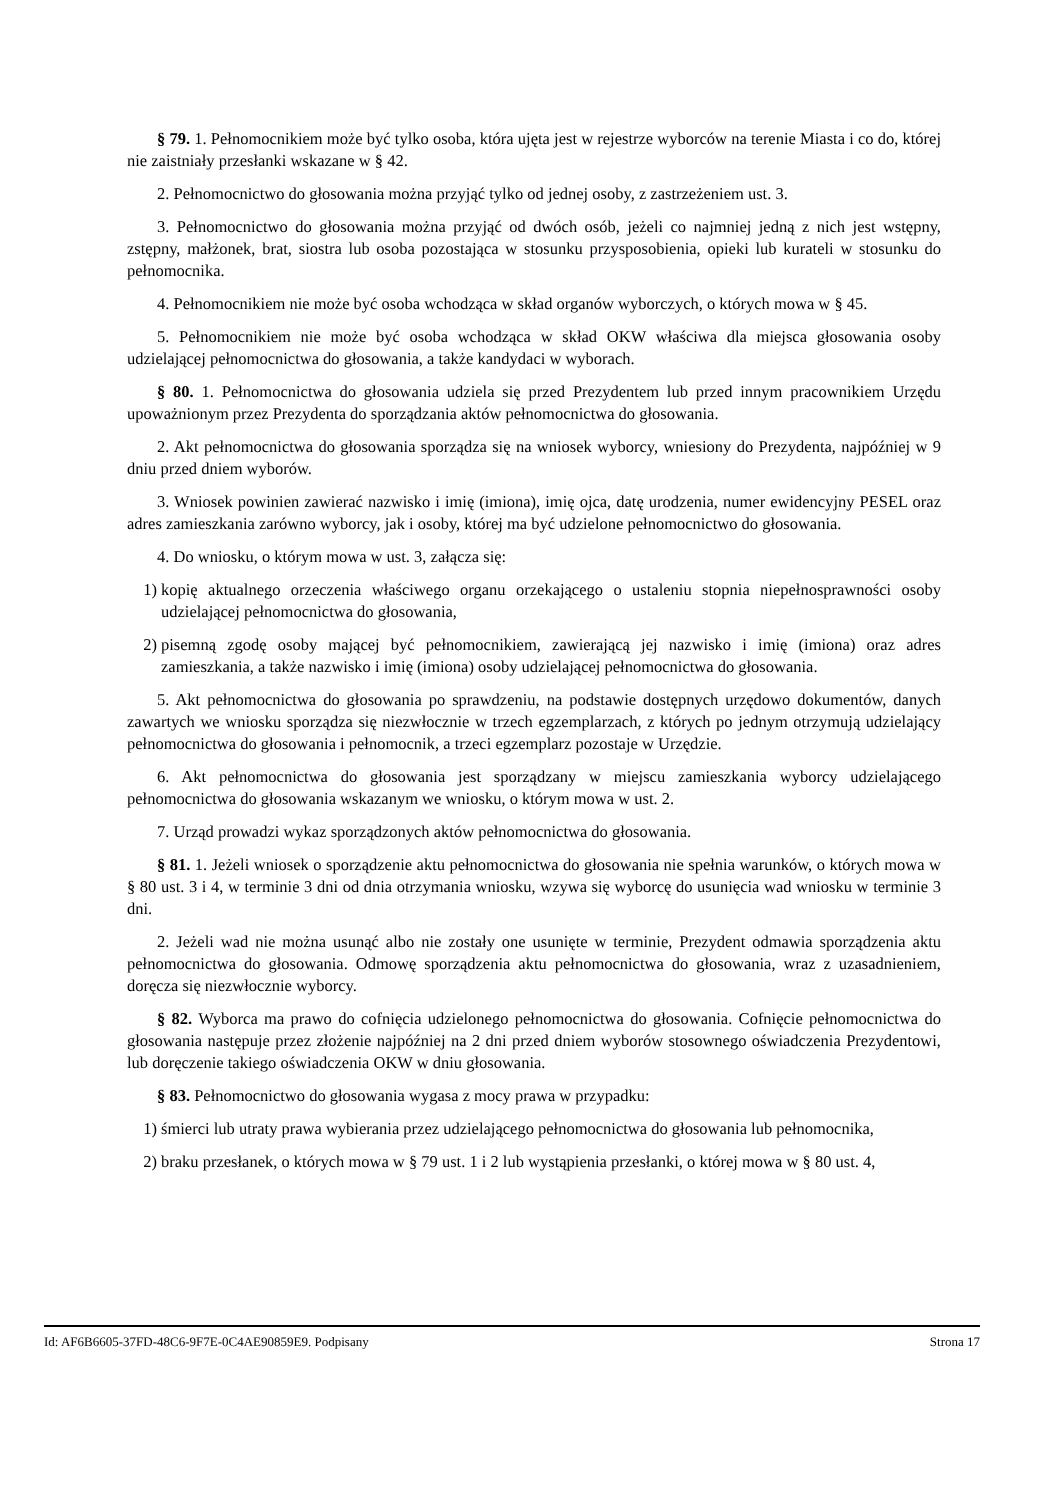§ 79. 1. Pełnomocnikiem może być tylko osoba, która ujęta jest w rejestrze wyborców na terenie Miasta i co do, której nie zaistniały przesłanki wskazane w § 42.
2. Pełnomocnictwo do głosowania można przyjąć tylko od jednej osoby, z zastrzeżeniem ust. 3.
3. Pełnomocnictwo do głosowania można przyjąć od dwóch osób, jeżeli co najmniej jedną z nich jest wstępny, zstępny, małżonek, brat, siostra lub osoba pozostająca w stosunku przysposobienia, opieki lub kurateli w stosunku do pełnomocnika.
4. Pełnomocnikiem nie może być osoba wchodząca w skład organów wyborczych, o których mowa w § 45.
5. Pełnomocnikiem nie może być osoba wchodząca w skład OKW właściwa dla miejsca głosowania osoby udzielającej pełnomocnictwa do głosowania, a także kandydaci w wyborach.
§ 80. 1. Pełnomocnictwa do głosowania udziela się przed Prezydentem lub przed innym pracownikiem Urzędu upoważnionym przez Prezydenta do sporządzania aktów pełnomocnictwa do głosowania.
2. Akt pełnomocnictwa do głosowania sporządza się na wniosek wyborcy, wniesiony do Prezydenta, najpóźniej w 9 dniu przed dniem wyborów.
3. Wniosek powinien zawierać nazwisko i imię (imiona), imię ojca, datę urodzenia, numer ewidencyjny PESEL oraz adres zamieszkania zarówno wyborcy, jak i osoby, której ma być udzielone pełnomocnictwo do głosowania.
4. Do wniosku, o którym mowa w ust. 3, załącza się:
1) kopię aktualnego orzeczenia właściwego organu orzekającego o ustaleniu stopnia niepełnosprawności osoby udzielającej pełnomocnictwa do głosowania,
2) pisemną zgodę osoby mającej być pełnomocnikiem, zawierającą jej nazwisko i imię (imiona) oraz adres zamieszkania, a także nazwisko i imię (imiona) osoby udzielającej pełnomocnictwa do głosowania.
5. Akt pełnomocnictwa do głosowania po sprawdzeniu, na podstawie dostępnych urzędowo dokumentów, danych zawartych we wniosku sporządza się niezwłocznie w trzech egzemplarzach, z których po jednym otrzymują udzielający pełnomocnictwa do głosowania i pełnomocnik, a trzeci egzemplarz pozostaje w Urzędzie.
6. Akt pełnomocnictwa do głosowania jest sporządzany w miejscu zamieszkania wyborcy udzielającego pełnomocnictwa do głosowania wskazanym we wniosku, o którym mowa w ust. 2.
7. Urząd prowadzi wykaz sporządzonych aktów pełnomocnictwa do głosowania.
§ 81. 1. Jeżeli wniosek o sporządzenie aktu pełnomocnictwa do głosowania nie spełnia warunków, o których mowa w § 80 ust. 3 i 4, w terminie 3 dni od dnia otrzymania wniosku, wzywa się wyborcę do usunięcia wad wniosku w terminie 3 dni.
2. Jeżeli wad nie można usunąć albo nie zostały one usunięte w terminie, Prezydent odmawia sporządzenia aktu pełnomocnictwa do głosowania. Odmowę sporządzenia aktu pełnomocnictwa do głosowania, wraz z uzasadnieniem, doręcza się niezwłocznie wyborcy.
§ 82. Wyborca ma prawo do cofnięcia udzielonego pełnomocnictwa do głosowania. Cofnięcie pełnomocnictwa do głosowania następuje przez złożenie najpóźniej na 2 dni przed dniem wyborów stosownego oświadczenia Prezydentowi, lub doręczenie takiego oświadczenia OKW w dniu głosowania.
§ 83. Pełnomocnictwo do głosowania wygasa z mocy prawa w przypadku:
1) śmierci lub utraty prawa wybierania przez udzielającego pełnomocnictwa do głosowania lub pełnomocnika,
2) braku przesłanek, o których mowa w § 79 ust. 1 i 2 lub wystąpienia przesłanki, o której mowa w § 80 ust. 4,
Id: AF6B6605-37FD-48C6-9F7E-0C4AE90859E9. Podpisany Strona 17